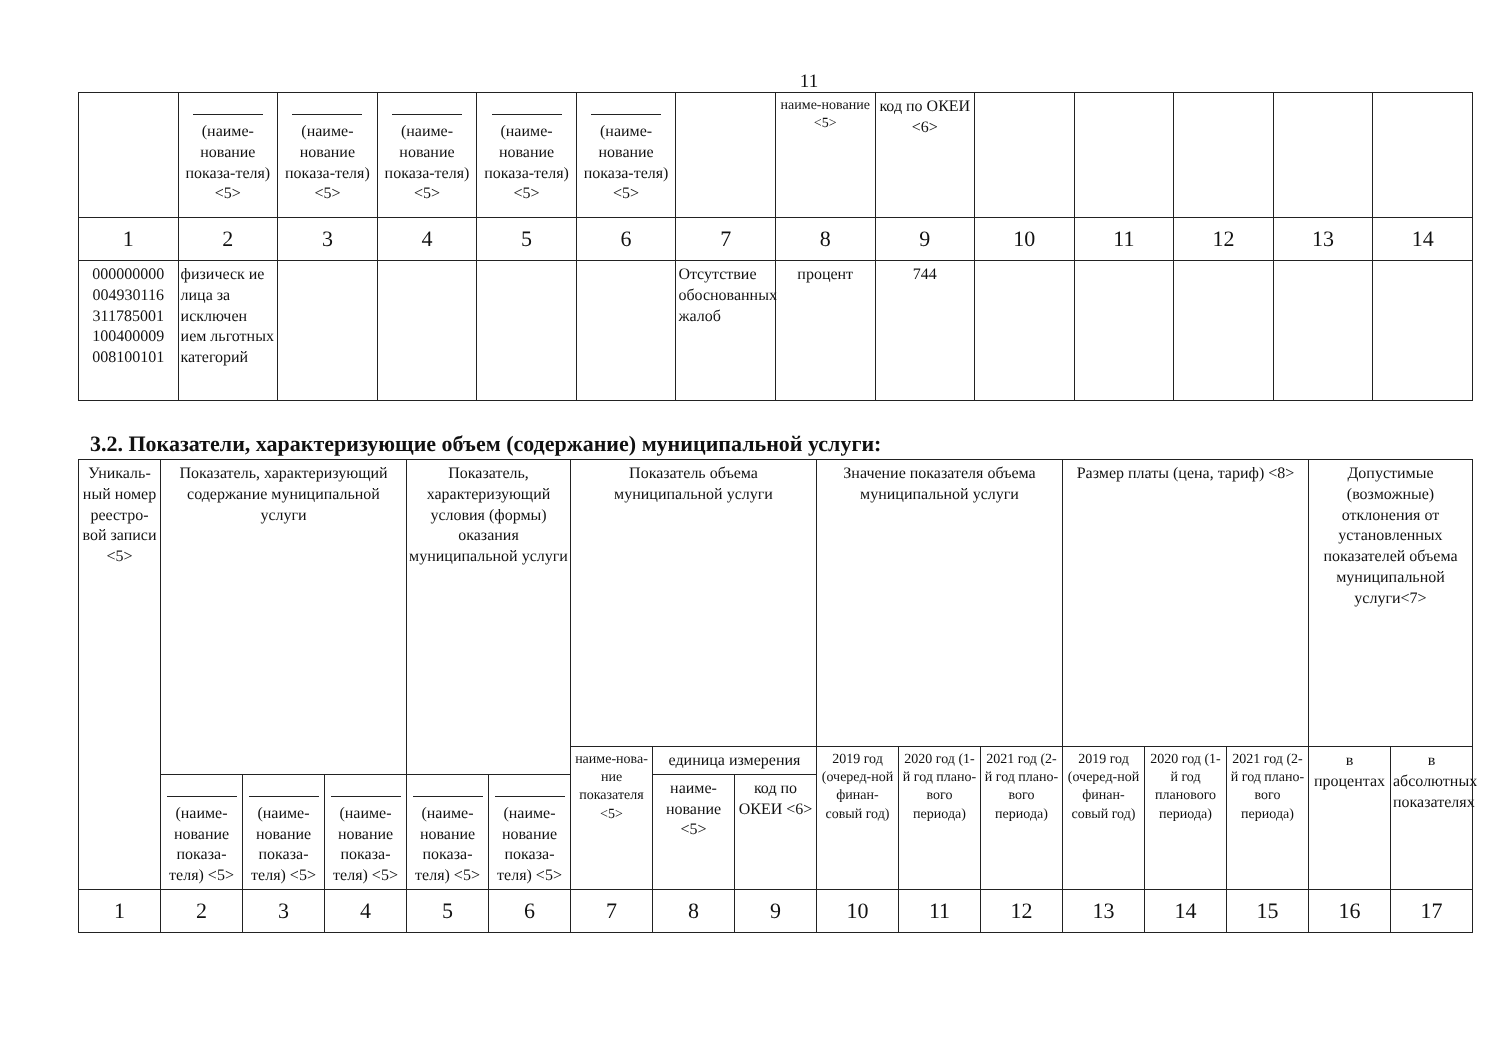11
| | (наиме-нование показа-теля) <5> | (наиме-нование показа-теля) <5> | (наиме-нование показа-теля) <5> | (наиме-нование показа-теля) <5> | (наиме-нование показа-теля) <5> | | наиме-нование <5> | код по ОКЕИ <6> | | | | | |
| 1 | 2 | 3 | 4 | 5 | 6 | 7 | 8 | 9 | 10 | 11 | 12 | 13 | 14 |
| 000000000 004930116 311785001 100400009 008100101 | физическ ие лица за исключен ием льготных категорий | | | | | Отсутствие обоснованных жалоб | процент | 744 | | | | | |
3.2. Показатели, характеризующие объем (содержание) муниципальной услуги:
| Уникаль-ный номер реестро-вой записи <5> | Показатель, характеризующий содержание муниципальной услуги | | | Показатель, характеризующий условия (формы) оказания муниципальной услуги | | Показатель объема муниципальной услуги | | | Значение показателя объема муниципальной услуги | | | Размер платы (цена, тариф) <8> | | | Допустимые (возможные) отклонения от установленных показателей объема муниципальной услуги<7> | |
| | | | | | | наиме-нова-ние показателя <5> | единица измерения | | 2019 год (очеред-ной финан-совый год) | 2020 год (1-й год плано-вого периода) | 2021 год (2-й год плано-вого периода) | 2019 год (очеред-ной финан-совый год) | 2020 год (1-й год планового периода) | 2021 год (2-й год плано-вого периода) | в процентах | в абсолютных показателях |
| | (наиме-нование показа-теля) <5> | (наиме-нование показа-теля) <5> | (наиме-нование показа-теля) <5> | (наиме-нование показа-теля) <5> | (наиме-нование показа-теля) <5> | | наиме-нование <5> | код по ОКЕИ <6> | | | | | | | | |
| 1 | 2 | 3 | 4 | 5 | 6 | 7 | 8 | 9 | 10 | 11 | 12 | 13 | 14 | 15 | 16 | 17 |